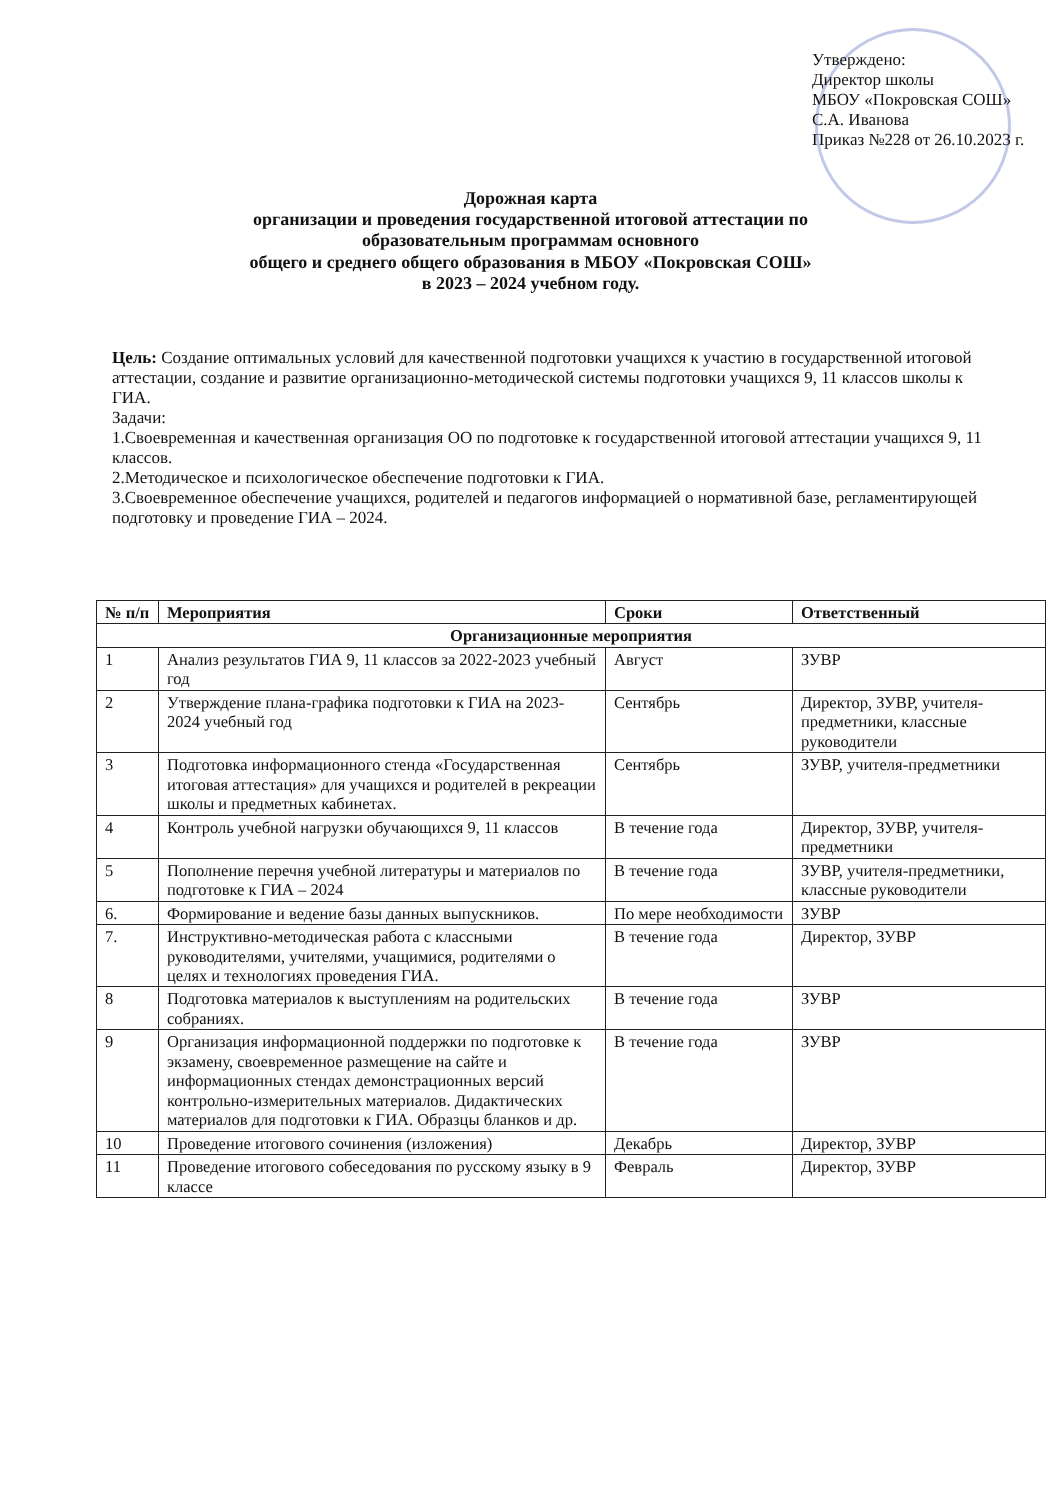Утверждено:
Директор школы
МБОУ «Покровская СОШ»
С.А. Иванова
Приказ №228 от 26.10.2023 г.
Дорожная карта
организации и проведения государственной итоговой аттестации по
образовательным программам основного
общего и среднего общего образования в МБОУ «Покровская СОШ»
в 2023 – 2024 учебном году.
Цель: Создание оптимальных условий для качественной подготовки учащихся к участию в государственной итоговой аттестации, создание и развитие организационно-методической системы подготовки учащихся 9, 11 классов школы к ГИА.
Задачи:
1.Своевременная и качественная организация ОО по подготовке к государственной итоговой аттестации учащихся 9, 11 классов.
2.Методическое и психологическое обеспечение подготовки к ГИА.
3.Своевременное обеспечение учащихся, родителей и педагогов информацией о нормативной базе, регламентирующей подготовку и проведение ГИА – 2024.
| № п/п | Мероприятия | Сроки | Ответственный |
| --- | --- | --- | --- |
| Организационные мероприятия | | | |
| 1 | Анализ результатов ГИА 9, 11 классов за 2022-2023 учебный год | Август | ЗУВР |
| 2 | Утверждение плана-графика подготовки к ГИА на 2023-2024 учебный год | Сентябрь | Директор, ЗУВР, учителя-предметники, классные руководители |
| 3 | Подготовка информационного стенда «Государственная итоговая аттестация» для учащихся и родителей в рекреации школы и предметных кабинетах. | Сентябрь | ЗУВР, учителя-предметники |
| 4 | Контроль учебной нагрузки обучающихся 9, 11 классов | В течение года | Директор, ЗУВР, учителя-предметники |
| 5 | Пополнение перечня учебной литературы и материалов по подготовке к ГИА – 2024 | В течение года | ЗУВР, учителя-предметники, классные руководители |
| 6. | Формирование и ведение базы данных выпускников. | По мере необходимости | ЗУВР |
| 7. | Инструктивно-методическая работа с классными руководителями, учителями, учащимися, родителями о целях и технологиях проведения ГИА. | В течение года | Директор, ЗУВР |
| 8 | Подготовка материалов к выступлениям на родительских собраниях. | В течение года | ЗУВР |
| 9 | Организация информационной поддержки по подготовке к экзамену, своевременное размещение на сайте и информационных стендах демонстрационных версий контрольно-измерительных материалов. Дидактических материалов для подготовки к ГИА. Образцы бланков и др. | В течение года | ЗУВР |
| 10 | Проведение итогового сочинения (изложения) | Декабрь | Директор, ЗУВР |
| 11 | Проведение итогового собеседования по русскому языку в 9 классе | Февраль | Директор, ЗУВР |